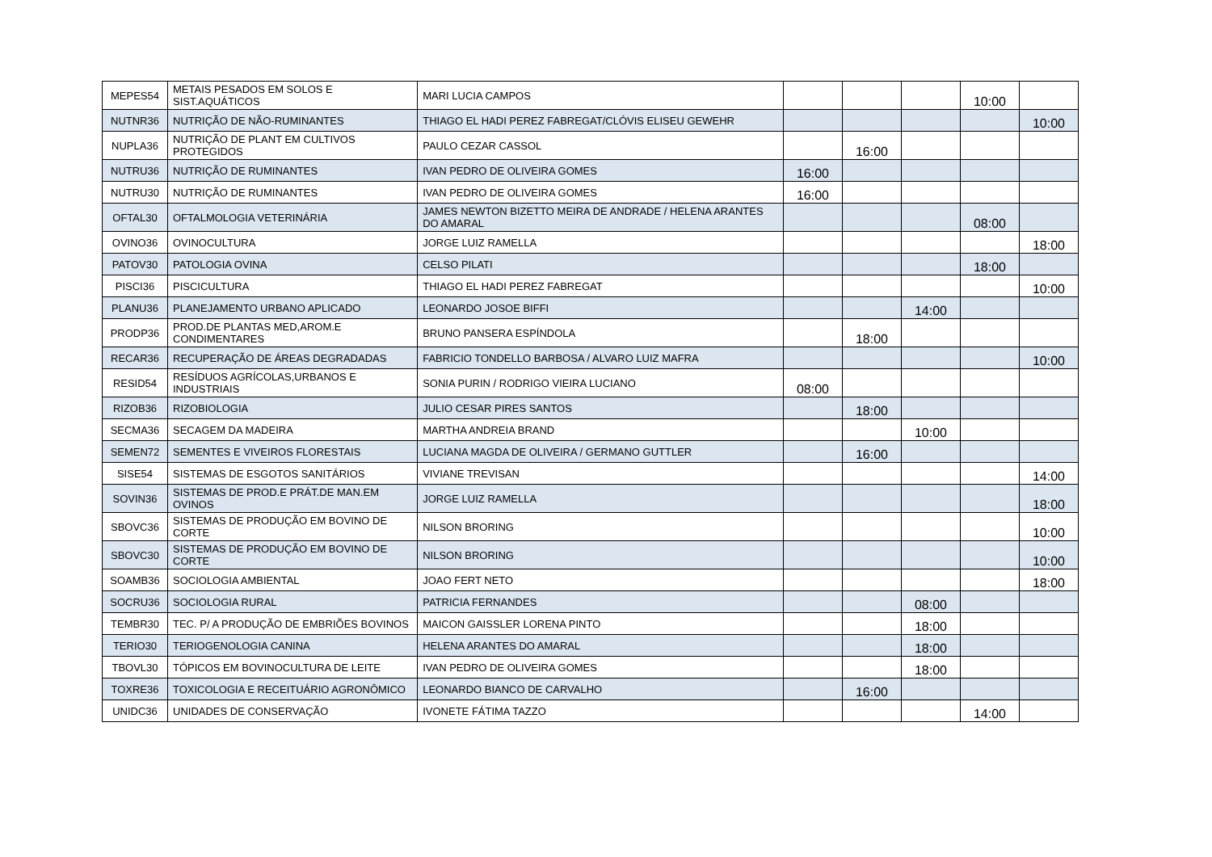| MEPES54 | METAIS PESADOS EM SOLOS E SIST.AQUÁTICOS | MARI LUCIA CAMPOS | | | | 10:00 | |
| NUTNR36 | NUTRIÇÃO DE NÃO-RUMINANTES | THIAGO EL HADI PEREZ FABREGAT/CLÓVIS ELISEU GEWEHR | | | | | 10:00 |
| NUPLA36 | NUTRIÇÃO DE PLANT EM CULTIVOS PROTEGIDOS | PAULO CEZAR CASSOL | | 16:00 | | | |
| NUTRU36 | NUTRIÇÃO DE RUMINANTES | IVAN PEDRO DE OLIVEIRA GOMES | 16:00 | | | | |
| NUTRU30 | NUTRIÇÃO DE RUMINANTES | IVAN PEDRO DE OLIVEIRA GOMES | 16:00 | | | | |
| OFTAL30 | OFTALMOLOGIA VETERINÁRIA | JAMES NEWTON BIZETTO MEIRA DE ANDRADE / HELENA ARANTES DO AMARAL | | | | 08:00 | |
| OVINO36 | OVINOCULTURA | JORGE LUIZ RAMELLA | | | | | 18:00 |
| PATOV30 | PATOLOGIA OVINA | CELSO PILATI | | | | 18:00 | |
| PISCI36 | PISCICULTURA | THIAGO EL HADI PEREZ FABREGAT | | | | | 10:00 |
| PLANU36 | PLANEJAMENTO URBANO APLICADO | LEONARDO JOSOE BIFFI | | | 14:00 | | |
| PRODP36 | PROD.DE PLANTAS MED,AROM.E CONDIMENTARES | BRUNO PANSERA ESPÍNDOLA | | 18:00 | | | |
| RECAR36 | RECUPERAÇÃO DE ÁREAS DEGRADADAS | FABRICIO TONDELLO BARBOSA / ALVARO LUIZ MAFRA | | | | | 10:00 |
| RESID54 | RESÍDUOS AGRÍCOLAS,URBANOS E INDUSTRIAIS | SONIA PURIN / RODRIGO VIEIRA LUCIANO | 08:00 | | | | |
| RIZOB36 | RIZOBIOLOGIA | JULIO CESAR PIRES SANTOS | | 18:00 | | | |
| SECMA36 | SECAGEM DA MADEIRA | MARTHA ANDREIA BRAND | | | 10:00 | | |
| SEMEN72 | SEMENTES E VIVEIROS FLORESTAIS | LUCIANA MAGDA DE OLIVEIRA / GERMANO GUTTLER | | 16:00 | | | |
| SISE54 | SISTEMAS DE ESGOTOS SANITÁRIOS | VIVIANE TREVISAN | | | | | 14:00 |
| SOVIN36 | SISTEMAS DE PROD.E PRÁT.DE MAN.EM OVINOS | JORGE LUIZ RAMELLA | | | | | 18:00 |
| SBOVC36 | SISTEMAS DE PRODUÇÃO EM BOVINO DE CORTE | NILSON BRORING | | | | | 10:00 |
| SBOVC30 | SISTEMAS DE PRODUÇÃO EM BOVINO DE CORTE | NILSON BRORING | | | | | 10:00 |
| SOAMB36 | SOCIOLOGIA AMBIENTAL | JOAO FERT NETO | | | | | 18:00 |
| SOCRU36 | SOCIOLOGIA RURAL | PATRICIA FERNANDES | | | 08:00 | | |
| TEMBR30 | TEC. P/ A PRODUÇÃO DE EMBRIÕES BOVINOS | MAICON GAISSLER LORENA PINTO | | | 18:00 | | |
| TERIO30 | TERIOGENOLOGIA CANINA | HELENA ARANTES DO AMARAL | | | 18:00 | | |
| TBOVL30 | TÓPICOS EM BOVINOCULTURA DE LEITE | IVAN PEDRO DE OLIVEIRA GOMES | | | 18:00 | | |
| TOXRE36 | TOXICOLOGIA E RECEITUÁRIO AGRONÔMICO | LEONARDO BIANCO DE CARVALHO | | 16:00 | | | |
| UNIDC36 | UNIDADES DE CONSERVAÇÃO | IVONETE FÁTIMA TAZZO | | | | 14:00 | |